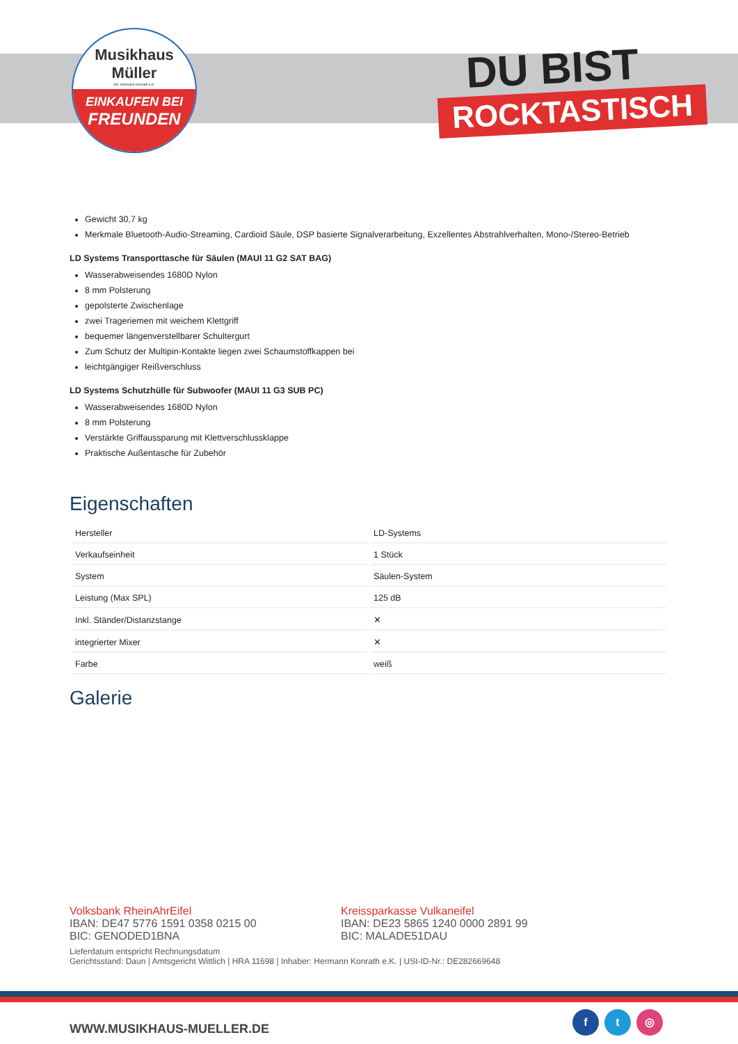Musikhaus
Müller
Inh. Hermann Konrath e.K.
EINKAUFEN BEI
FREUNDEN
DU BIST
ROCKTASTISCH
Gewicht 30,7 kg
Merkmale Bluetooth-Audio-Streaming, Cardioid Säule, DSP basierte Signalverarbeitung, Exzellentes Abstrahlverhalten, Mono-/Stereo-Betrieb
LD Systems Transporttasche für Säulen (MAUI 11 G2 SAT BAG)
Wasserabweisendes 1680D Nylon
8 mm Polsterung
gepolsterte Zwischenlage
zwei Trageriemen mit weichem Klettgriff
bequemer längenverstellbarer Schultergurt
Zum Schutz der Multipin-Kontakte liegen zwei Schaumstoffkappen bei
leichtgängiger Reißverschluss
LD Systems Schutzhülle für Subwoofer (MAUI 11 G3 SUB PC)
Wasserabweisendes 1680D Nylon
8 mm Polsterung
Verstärkte Griffaussparung mit Klettverschlussklappe
Praktische Außentasche für Zubehör
Eigenschaften
| Hersteller | LD-Systems |
| Verkaufseinheit | 1 Stück |
| System | Säulen-System |
| Leistung (Max SPL) | 125 dB |
| Inkl. Ständer/Distanzstange | ✕ |
| integrierter Mixer | ✕ |
| Farbe | weiß |
Galerie
Volksbank RheinAhrEifel
IBAN: DE47 5776 1591 0358 0215 00
BIC: GENODED1BNA
Kreissparkasse Vulkaneifel
IBAN: DE23 5865 1240 0000 2891 99
BIC: MALADE51DAU
Lieferdatum entspricht Rechnungsdatum
Gerichtsstand: Daun | Amtsgericht Wittlich | HRA 11698 | Inhaber: Hermann Konrath e.K. | USt-ID-Nr.: DE282669648
WWW.MUSIKHAUS-MUELLER.DE
f t ◎